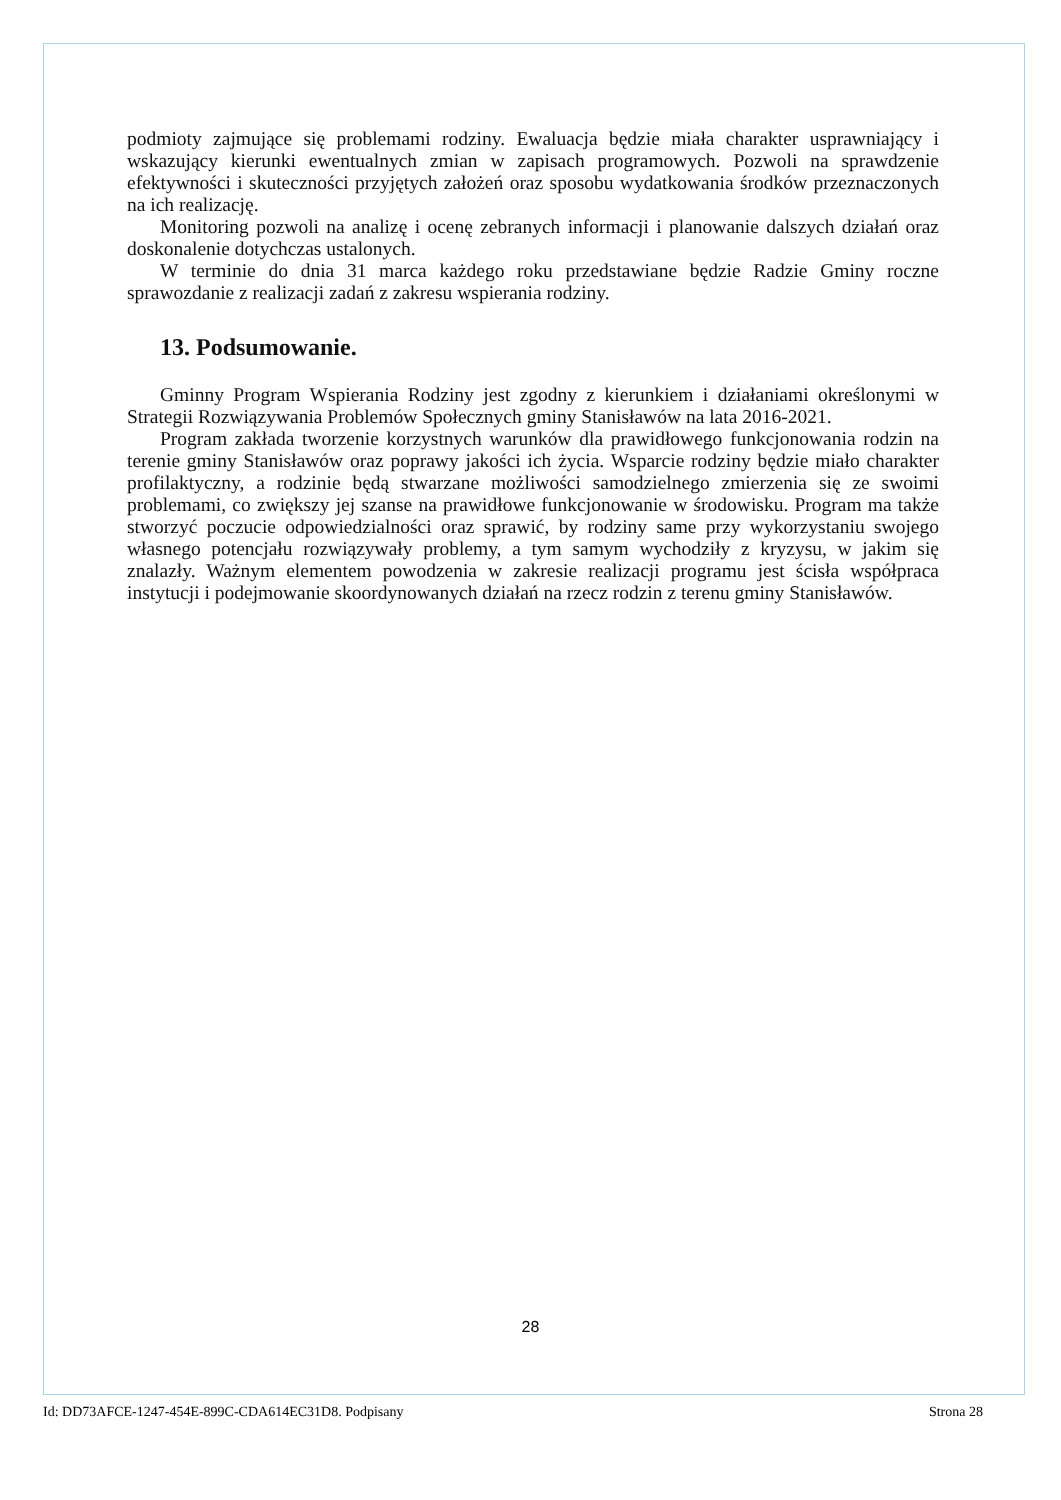podmioty zajmujące się problemami rodziny. Ewaluacja będzie miała charakter usprawniający i wskazujący kierunki ewentualnych zmian w zapisach programowych. Pozwoli na sprawdzenie efektywności i skuteczności przyjętych założeń oraz sposobu wydatkowania środków przeznaczonych na ich realizację.
Monitoring pozwoli na analizę i ocenę zebranych informacji i planowanie dalszych działań oraz doskonalenie dotychczas ustalonych.
W terminie do dnia 31 marca każdego roku przedstawiane będzie Radzie Gminy roczne sprawozdanie z realizacji zadań z zakresu wspierania rodziny.
13. Podsumowanie.
Gminny Program Wspierania Rodziny jest zgodny z kierunkiem i działaniami określonymi w Strategii Rozwiązywania Problemów Społecznych gminy Stanisławów na lata 2016-2021.
Program zakłada tworzenie korzystnych warunków dla prawidłowego funkcjonowania rodzin na terenie gminy Stanisławów oraz poprawy jakości ich życia. Wsparcie rodziny będzie miało charakter profilaktyczny, a rodzinie będą stwarzane możliwości samodzielnego zmierzenia się ze swoimi problemami, co zwiększy jej szanse na prawidłowe funkcjonowanie w środowisku. Program ma także stworzyć poczucie odpowiedzialności oraz sprawić, by rodziny same przy wykorzystaniu swojego własnego potencjału rozwiązywały problemy, a tym samym wychodziły z kryzysu, w jakim się znalazły. Ważnym elementem powodzenia w zakresie realizacji programu jest ścisła współpraca instytucji i podejmowanie skoordynowanych działań na rzecz rodzin z terenu gminy Stanisławów.
28
Id: DD73AFCE-1247-454E-899C-CDA614EC31D8. Podpisany Strona 28